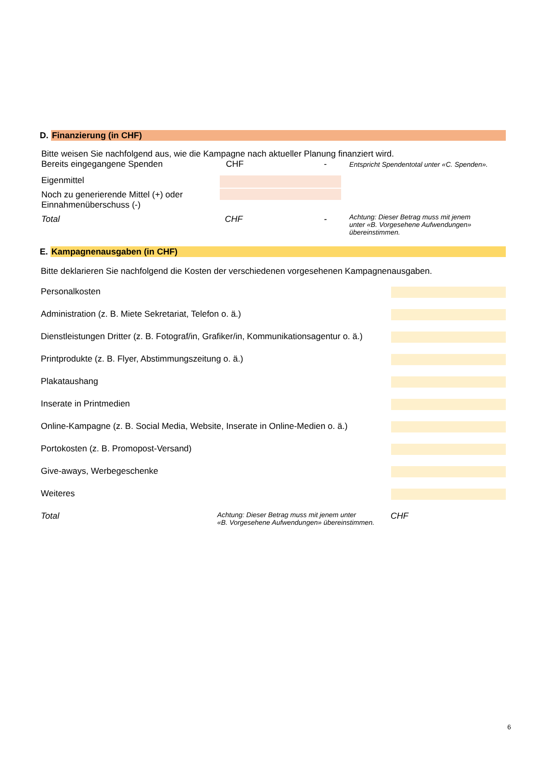D. Finanzierung (in CHF)
Bitte weisen Sie nachfolgend aus, wie die Kampagne nach aktueller Planung finanziert wird.
| Bereits eingegangene Spenden | CHF - | Entspricht Spendentotal unter «C. Spenden». |
| Eigenmittel | | |
| Noch zu generierende Mittel (+) oder Einnahmenüberschuss (-) | | |
| Total | CHF - | Achtung: Dieser Betrag muss mit jenem unter «B. Vorgesehene Aufwendungen» übereinstimmen. |
E. Kampagnenausgaben (in CHF)
Bitte deklarieren Sie nachfolgend die Kosten der verschiedenen vorgesehenen Kampagnenausgaben.
| Personalkosten | |
| Administration (z. B. Miete Sekretariat, Telefon o. ä.) | |
| Dienstleistungen Dritter (z. B. Fotograf/in, Grafiker/in, Kommunikationsagentur o. ä.) | |
| Printprodukte (z. B. Flyer, Abstimmungszeitung o. ä.) | |
| Plakataushang | |
| Inserate in Printmedien | |
| Online-Kampagne (z. B. Social Media, Website, Inserate in Online-Medien o. ä.) | |
| Portokosten (z. B. Promopost-Versand) | |
| Give-aways, Werbegeschenke | |
| Weiteres | |
Total
Achtung: Dieser Betrag muss mit jenem unter
«B. Vorgesehene Aufwendungen» übereinstimmen.
CHF
6